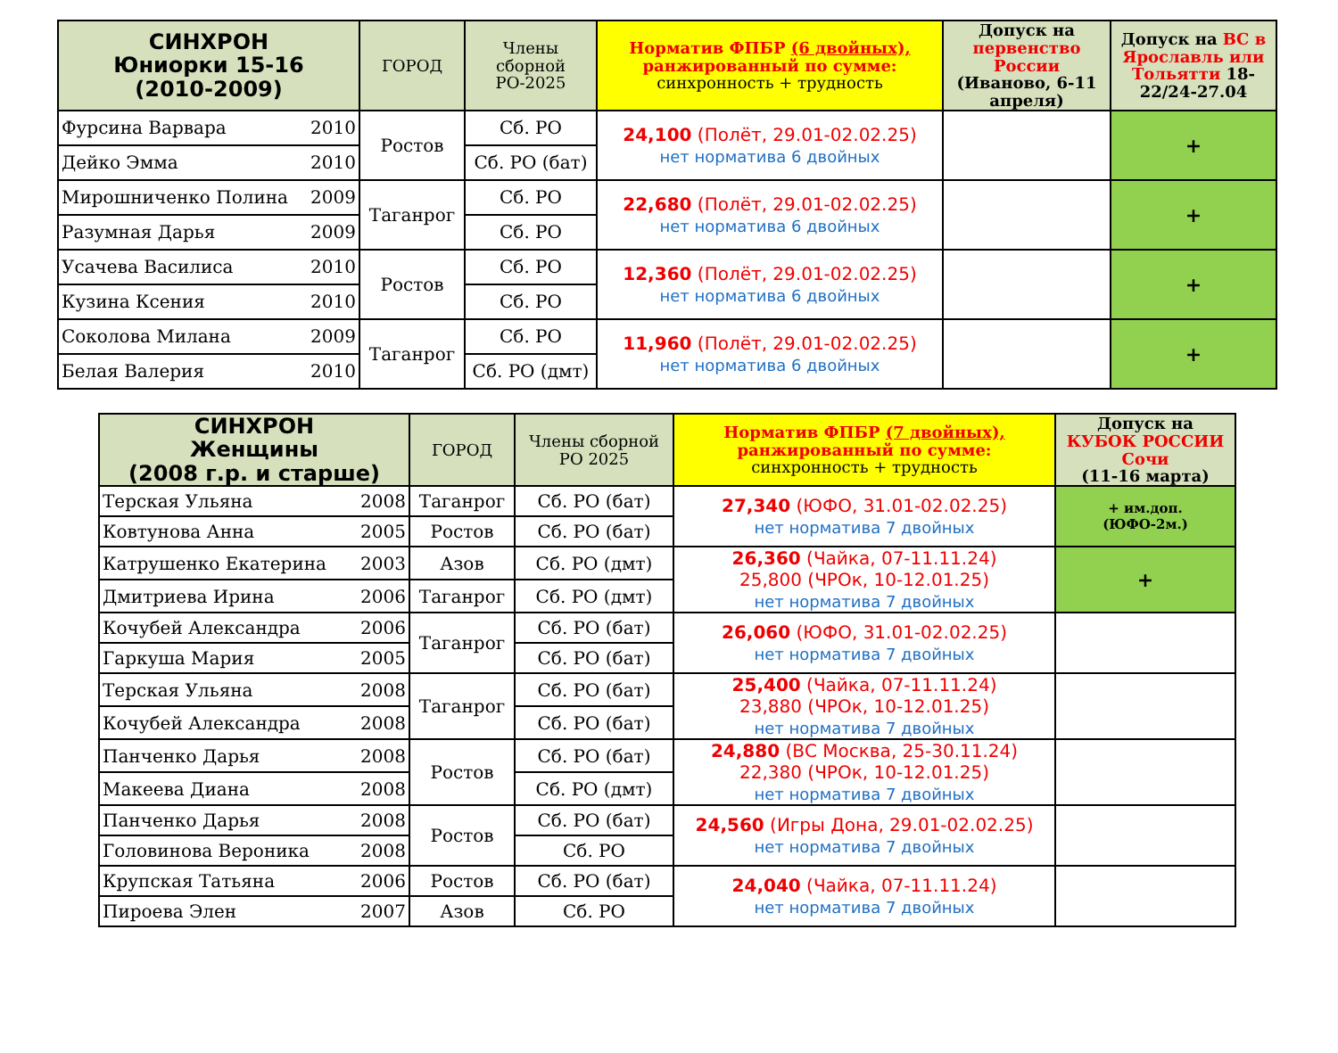| СИНХРОН Юниорки 15-16 (2010-2009) | ГОРОД | Члены сборной РО-2025 | Норматив ФПБР (6 двойных), ранжированный по сумме: синхронность + трудность | Допуск на первенство России (Иваново, 6-11 апреля) | Допуск на ВС в Ярославль или Тольятти 18-22/24-27.04 |
| --- | --- | --- | --- | --- | --- |
| Фурсина Варвара 2010 | Ростов | Сб. РО | 24,100 (Полёт, 29.01-02.02.25) нет норматива 6 двойных | | + |
| Дейко Эмма 2010 | | Сб. РО (бат) | | | |
| Мирошниченко Полина 2009 | Таганрог | Сб. РО | 22,680 (Полёт, 29.01-02.02.25) нет норматива 6 двойных | | + |
| Разумная Дарья 2009 | | Сб. РО | | | |
| Усачева Василиса 2010 | Ростов | Сб. РО | 12,360 (Полёт, 29.01-02.02.25) нет норматива 6 двойных | | + |
| Кузина Ксения 2010 | | Сб. РО | | | |
| Соколова Милана 2009 | Таганрог | Сб. РО | 11,960 (Полёт, 29.01-02.02.25) нет норматива 6 двойных | | + |
| Белая Валерия 2010 | | Сб. РО (дмт) | | | |
| СИНХРОН Женщины (2008 г.р. и старше) | ГОРОД | Члены сборной РО 2025 | Норматив ФПБР (7 двойных), ранжированный по сумме: синхронность + трудность | Допуск на КУБОК РОССИИ Сочи (11-16 марта) |
| --- | --- | --- | --- | --- |
| Терская Ульяна 2008 | Таганрог | Сб. РО (бат) | 27,340 (ЮФО, 31.01-02.02.25) нет норматива 7 двойных | + им.доп. (ЮФО-2м.) |
| Ковтунова Анна 2005 | Ростов | Сб. РО (бат) | | |
| Катрушенко Екатерина 2003 | Азов | Сб. РО (дмт) | 26,360 (Чайка, 07-11.11.24) 25,800 (ЧРОк, 10-12.01.25) нет норматива 7 двойных | + |
| Дмитриева Ирина 2006 | Таганрог | Сб. РО (дмт) | | |
| Кочубей Александра 2006 | Таганрог | Сб. РО (бат) | 26,060 (ЮФО, 31.01-02.02.25) нет норматива 7 двойных | |
| Гаркуша Мария 2005 | | Сб. РО (бат) | | |
| Терская Ульяна 2008 | Таганрог | Сб. РО (бат) | 25,400 (Чайка, 07-11.11.24) 23,880 (ЧРОк, 10-12.01.25) нет норматива 7 двойных | |
| Кочубей Александра 2008 | | Сб. РО (бат) | | |
| Панченко Дарья 2008 | Ростов | Сб. РО (бат) | 24,880 (ВС Москва, 25-30.11.24) 22,380 (ЧРОк, 10-12.01.25) нет норматива 7 двойных | |
| Макеева Диана 2008 | | Сб. РО (дмт) | | |
| Панченко Дарья 2008 | Ростов | Сб. РО (бат) | 24,560 (Игры Дона, 29.01-02.02.25) нет норматива 7 двойных | |
| Головинова Вероника 2008 | | Сб. РО | | |
| Крупская Татьяна 2006 | Ростов | Сб. РО (бат) | 24,040 (Чайка, 07-11.11.24) нет норматива 7 двойных | |
| Пироева Элен 2007 | Азов | Сб. РО | | |